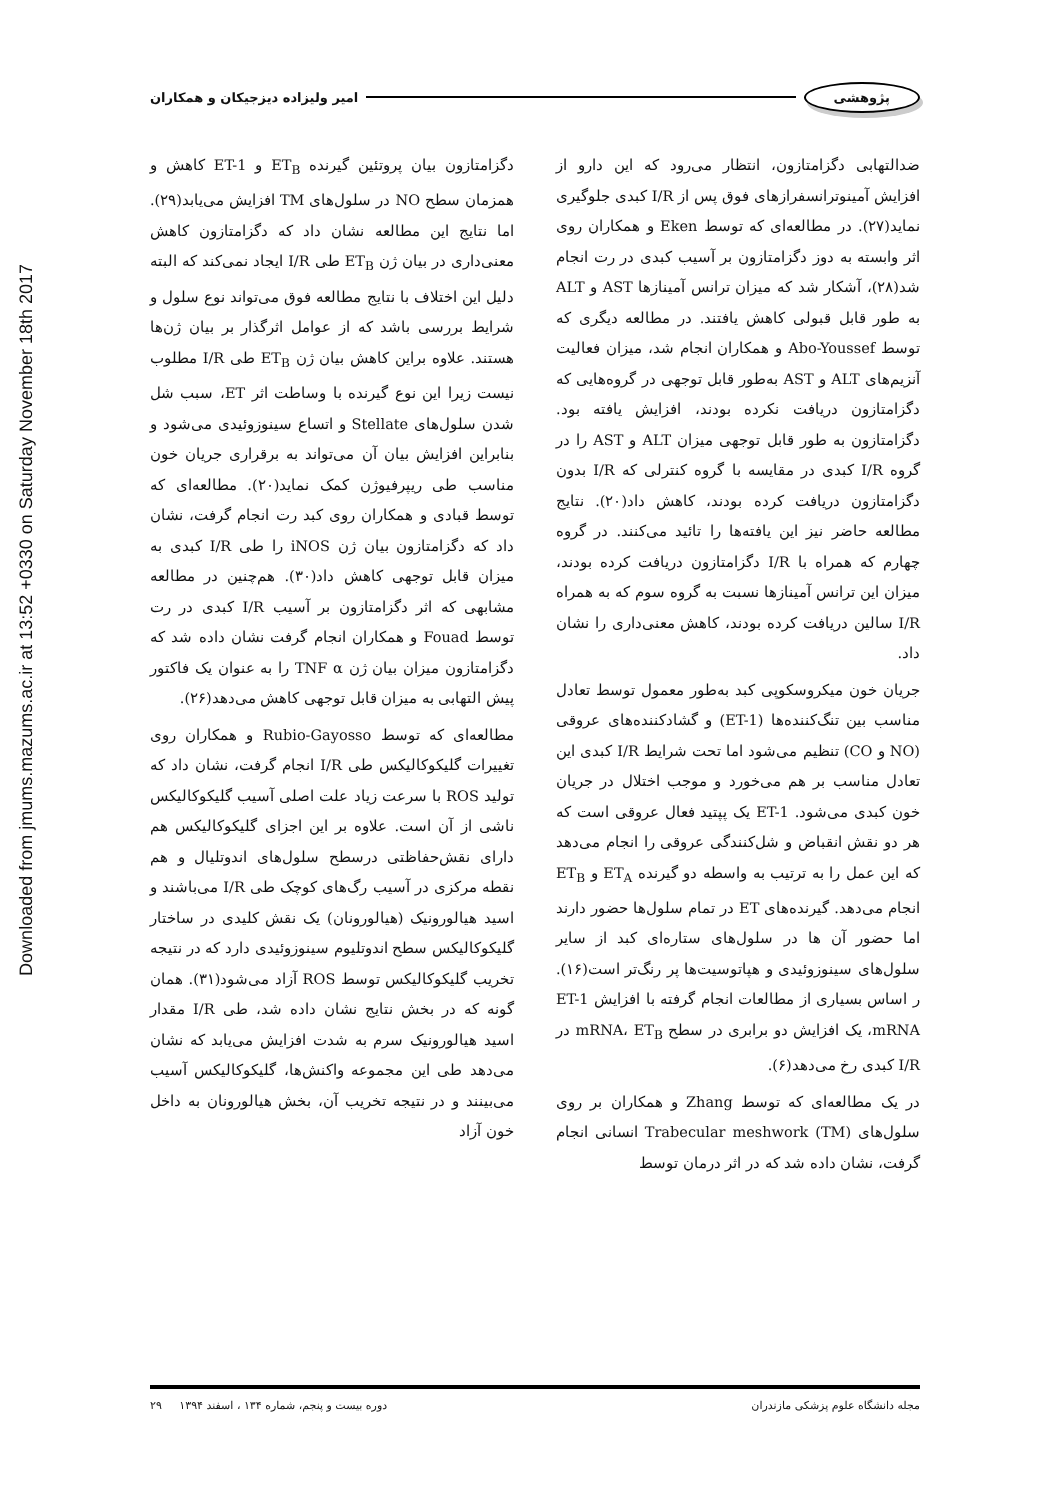پژوهشی امیر ولیزاده دیزجیکان و همکاران
Downloaded from jmums.mazums.ac.ir at 13:52 +0330 on Saturday November 18th 2017
ضدالتهابی دگزامتازون، انتظار می‌رود که این دارو از افزایش آمینوترانسفرازهای فوق پس از I/R کبدی جلوگیری نماید(۲۷). در مطالعه‌ای که توسط Eken و همکاران روی اثر وابسته به دوز دگزامتازون بر آسیب کبدی در رت انجام شد(۲۸)، آشکار شد که میزان ترانس آمینازها AST و ALT به طور قابل قبولی کاهش یافتند. در مطالعه دیگری که توسط Abo-Youssef و همکاران انجام شد، میزان فعالیت آنزیم‌های ALT و AST به‌طور قابل توجهی در گروه‌هایی که دگزامتازون دریافت نکرده بودند، افزایش یافته بود. دگزامتازون به طور قابل توجهی میزان ALT و AST را در گروه I/R کبدی در مقایسه با گروه کنترلی که I/R بدون دگزامتازون دریافت کرده بودند، کاهش داد(۲۰). نتایج مطالعه حاضر نیز این یافته‌ها را تائید می‌کنند. در گروه چهارم که همراه با I/R دگزامتازون دریافت کرده بودند، میزان این ترانس آمینازها نسبت به گروه سوم که به همراه I/R سالین دریافت کرده بودند، کاهش معنی‌داری را نشان داد.
جریان خون میکروسکوپی کبد به‌طور معمول توسط تعادل مناسب بین تنگ‌کننده‌ها (ET-1) و گشادکننده‌های عروقی (NO و CO) تنظیم می‌شود اما تحت شرایط I/R کبدی این تعادل مناسب بر هم می‌خورد و موجب اختلال در جریان خون کبدی می‌شود. ET-1 یک پپتید فعال عروقی است که هر دو نقش انقباض و شل‌کنندگی عروقی را انجام می‌دهد که این عمل را به ترتیب به واسطه دو گیرنده ET<sub>A</sub> و ET<sub>B</sub> انجام می‌دهد. گیرنده‌های ET در تمام سلول‌ها حضور دارند اما حضور آن ها در سلول‌های ستاره‌ای کبد از سایر سلول‌های سینوزوئیدی و هپاتوسیت‌ها پر رنگ‌تر است(۱۶). ر اساس بسیاری از مطالعات انجام گرفته با افزایش ET-1 mRNA، یک افزایش دو برابری در سطح mRNA، ET<sub>B</sub> در I/R کبدی رخ می‌دهد(۶).
در یک مطالعه‌ای که توسط Zhang و همکاران بر روی سلول‌های Trabecular meshwork (TM) انسانی انجام گرفت، نشان داده شد که در اثر درمان توسط
دگزامتازون بیان پروتئین گیرنده ET<sub>B</sub> و ET-1 کاهش و همزمان سطح NO در سلول‌های TM افزایش می‌یابد(۲۹). اما نتایج این مطالعه نشان داد که دگزامتازون کاهش معنی‌داری در بیان ژن ET<sub>B</sub> طی I/R ایجاد نمی‌کند که البته دلیل این اختلاف با نتایج مطالعه فوق می‌تواند نوع سلول و شرایط بررسی باشد که از عوامل اثرگذار بر بیان ژن‌ها هستند. علاوه براین کاهش بیان ژن ET<sub>B</sub> طی I/R مطلوب نیست زیرا این نوع گیرنده با وساطت اثر ET، سبب شل شدن سلول‌های Stellate و اتساع سینوزوئیدی می‌شود و بنابراین افزایش بیان آن می‌تواند به برقراری جریان خون مناسب طی ریپرفیوژن کمک نماید(۲۰). مطالعه‌ای که توسط قبادی و همکاران روی کبد رت انجام گرفت، نشان داد که دگزامتازون بیان ژن iNOS را طی I/R کبدی به میزان قابل توجهی کاهش داد(۳۰). هم‌چنین در مطالعه مشابهی که اثر دگزامتازون بر آسیب I/R کبدی در رت توسط Fouad و همکاران انجام گرفت نشان داده شد که دگزامتازون میزان بیان ژن TNF α را به عنوان یک فاکتور پیش التهابی به میزان قابل توجهی کاهش می‌دهد(۲۶).
مطالعه‌ای که توسط Rubio-Gayosso و همکاران روی تغییرات گلیکوکالیکس طی I/R انجام گرفت، نشان داد که تولید ROS با سرعت زیاد علت اصلی آسیب گلیکوکالیکس ناشی از آن است. علاوه بر این اجزای گلیکوکالیکس هم دارای نقش‌حفاظتی درسطح سلول‌های اندوتلیال و هم نقطه مرکزی در آسیب رگ‌های کوچک طی I/R می‌باشند و اسید هیالورونیک (هیالورونان) یک نقش کلیدی در ساختار گلیکوکالیکس سطح اندوتلیوم سینوزوئیدی دارد که در نتیجه تخریب گلیکوکالیکس توسط ROS آزاد می‌شود(۳۱). همان گونه که در بخش نتایج نشان داده شد، طی I/R مقدار اسید هیالورونیک سرم به شدت افزایش می‌یابد که نشان می‌دهد طی این مجموعه واکنش‌ها، گلیکوکالیکس آسیب می‌بینند و در نتیجه تخریب آن، بخش هیالورونان به داخل خون آزاد
مجله دانشگاه علوم پزشکی مازندران دوره بیست و پنجم، شماره ۱۳۴ ، اسفند ۱۳۹۴ ۲۹